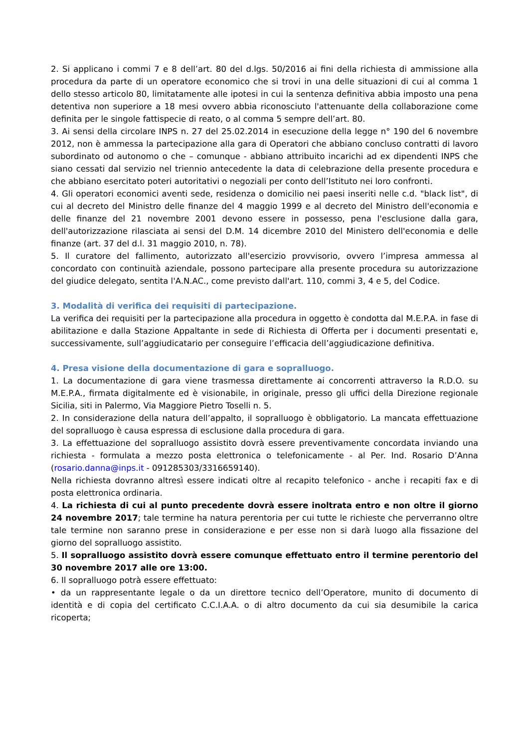2. Si applicano i commi 7 e 8 dell’art. 80 del d.lgs. 50/2016 ai fini della richiesta di ammissione alla procedura da parte di un operatore economico che si trovi in una delle situazioni di cui al comma 1 dello stesso articolo 80, limitatamente alle ipotesi in cui la sentenza definitiva abbia imposto una pena detentiva non superiore a 18 mesi ovvero abbia riconosciuto l'attenuante della collaborazione come definita per le singole fattispecie di reato, o al comma 5 sempre dell’art. 80.
3. Ai sensi della circolare INPS n. 27 del 25.02.2014 in esecuzione della legge n° 190 del 6 novembre 2012, non è ammessa la partecipazione alla gara di Operatori che abbiano concluso contratti di lavoro subordinato od autonomo o che – comunque - abbiano attribuito incarichi ad ex dipendenti INPS che siano cessati dal servizio nel triennio antecedente la data di celebrazione della presente procedura e che abbiano esercitato poteri autoritativi o negoziali per conto dell’Istituto nei loro confronti.
4. Gli operatori economici aventi sede, residenza o domicilio nei paesi inseriti nelle c.d. "black list", di cui al decreto del Ministro delle finanze del 4 maggio 1999 e al decreto del Ministro dell'economia e delle finanze del 21 novembre 2001 devono essere in possesso, pena l'esclusione dalla gara, dell'autorizzazione rilasciata ai sensi del D.M. 14 dicembre 2010 del Ministero dell'economia e delle finanze (art. 37 del d.l. 31 maggio 2010, n. 78).
5. Il curatore del fallimento, autorizzato all'esercizio provvisorio, ovvero l’impresa ammessa al concordato con continuità aziendale, possono partecipare alla presente procedura su autorizzazione del giudice delegato, sentita l'A.N.AC., come previsto dall'art. 110, commi 3, 4 e 5, del Codice.
3. Modalità di verifica dei requisiti di partecipazione.
La verifica dei requisiti per la partecipazione alla procedura in oggetto è condotta dal M.E.P.A. in fase di abilitazione e dalla Stazione Appaltante in sede di Richiesta di Offerta per i documenti presentati e, successivamente, sull’aggiudicatario per conseguire l’efficacia dell’aggiudicazione definitiva.
4. Presa visione della documentazione di gara e sopralluogo.
1. La documentazione di gara viene trasmessa direttamente ai concorrenti attraverso la R.D.O. su M.E.P.A., firmata digitalmente ed è visionabile, in originale, presso gli uffici della Direzione regionale Sicilia, siti in Palermo, Via Maggiore Pietro Toselli n. 5.
2. In considerazione della natura dell’appalto, il sopralluogo è obbligatorio. La mancata effettuazione del sopralluogo è causa espressa di esclusione dalla procedura di gara.
3. La effettuazione del sopralluogo assistito dovrà essere preventivamente concordata inviando una richiesta - formulata a mezzo posta elettronica o telefonicamente - al Per. Ind. Rosario D’Anna (rosario.danna@inps.it - 091285303/3316659140).
Nella richiesta dovranno altresì essere indicati oltre al recapito telefonico - anche i recapiti fax e di posta elettronica ordinaria.
4. La richiesta di cui al punto precedente dovrà essere inoltrata entro e non oltre il giorno 24 novembre 2017; tale termine ha natura perentoria per cui tutte le richieste che perverranno oltre tale termine non saranno prese in considerazione e per esse non si darà luogo alla fissazione del giorno del sopralluogo assistito.
5. Il sopralluogo assistito dovrà essere comunque effettuato entro il termine perentorio del 30 novembre 2017 alle ore 13:00.
6. Il sopralluogo potrà essere effettuato:
• da un rappresentante legale o da un direttore tecnico dell’Operatore, munito di documento di identità e di copia del certificato C.C.I.A.A. o di altro documento da cui sia desumibile la carica ricoperta;